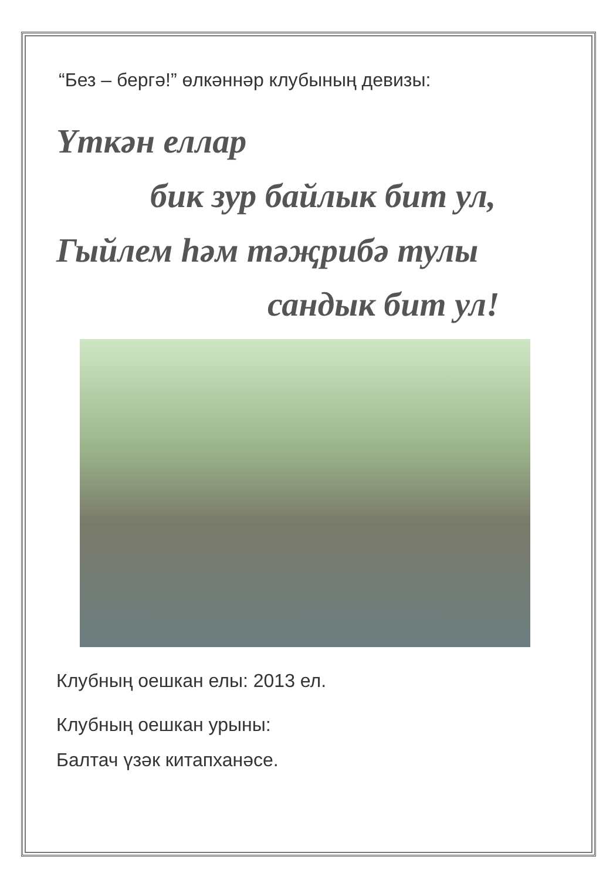“Без – бергә!” өлкәннәр клубының девизы:
Үткән еллар
бик зур байлык бит ул,
Гыйлем һәм тәҗрибә тулы
сандык бит ул!
Клубның оешкан елы: 2013 ел.
Клубның оешкан урыны:
Балтач үзәк китапханәсе.